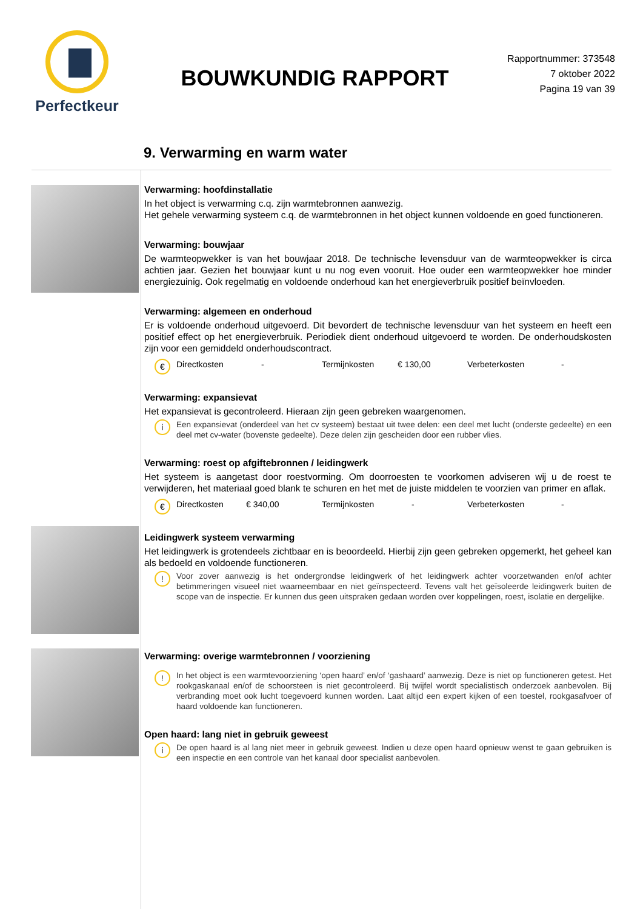Perfectkeur
BOUWKUNDIG RAPPORT
Rapportnummer: 373548
7 oktober 2022
Pagina 19 van 39
9. Verwarming en warm water
Verwarming: hoofdinstallatie
In het object is verwarming c.q. zijn warmtebronnen aanwezig.
Het gehele verwarming systeem c.q. de warmtebronnen in het object kunnen voldoende en goed functioneren.
Verwarming: bouwjaar
De warmteopwekker is van het bouwjaar 2018. De technische levensduur van de warmteopwekker is circa achtien jaar. Gezien het bouwjaar kunt u nu nog even vooruit. Hoe ouder een warmteopwekker hoe minder energiezuinig. Ook regelmatig en voldoende onderhoud kan het energieverbruik positief beïnvloeden.
Verwarming: algemeen en onderhoud
Er is voldoende onderhoud uitgevoerd. Dit bevordert de technische levensduur van het systeem en heeft een positief effect op het energieverbruik. Periodiek dient onderhoud uitgevoerd te worden. De onderhoudskosten zijn voor een gemiddeld onderhoudscontract.
€
Directkosten - Termijnkosten € 130,00 Verbeterkosten -
Verwarming: expansievat
Het expansievat is gecontroleerd. Hieraan zijn geen gebreken waargenomen.
i
Een expansievat (onderdeel van het cv systeem) bestaat uit twee delen: een deel met lucht (onderste gedeelte) en een deel met cv-water (bovenste gedeelte). Deze delen zijn gescheiden door een rubber vlies.
Verwarming: roest op afgiftebronnen / leidingwerk
Het systeem is aangetast door roestvorming. Om doorroesten te voorkomen adviseren wij u de roest te verwijderen, het materiaal goed blank te schuren en het met de juiste middelen te voorzien van primer en aflak.
€
Directkosten € 340,00 Termijnkosten - Verbeterkosten -
Leidingwerk systeem verwarming
Het leidingwerk is grotendeels zichtbaar en is beoordeeld. Hierbij zijn geen gebreken opgemerkt, het geheel kan als bedoeld en voldoende functioneren.
!
Voor zover aanwezig is het ondergrondse leidingwerk of het leidingwerk achter voorzetwanden en/of achter betimmeringen visueel niet waarneembaar en niet geïnspecteerd. Tevens valt het geïsoleerde leidingwerk buiten de scope van de inspectie. Er kunnen dus geen uitspraken gedaan worden over koppelingen, roest, isolatie en dergelijke.
Verwarming: overige warmtebronnen / voorziening
!
In het object is een warmtevoorziening ‘open haard’ en/of ‘gashaard’ aanwezig. Deze is niet op functioneren getest. Het rookgaskanaal en/of de schoorsteen is niet gecontroleerd. Bij twijfel wordt specialistisch onderzoek aanbevolen. Bij verbranding moet ook lucht toegevoerd kunnen worden. Laat altijd een expert kijken of een toestel, rookgasafvoer of haard voldoende kan functioneren.
Open haard: lang niet in gebruik geweest
i
De open haard is al lang niet meer in gebruik geweest. Indien u deze open haard opnieuw wenst te gaan gebruiken is een inspectie en een controle van het kanaal door specialist aanbevolen.